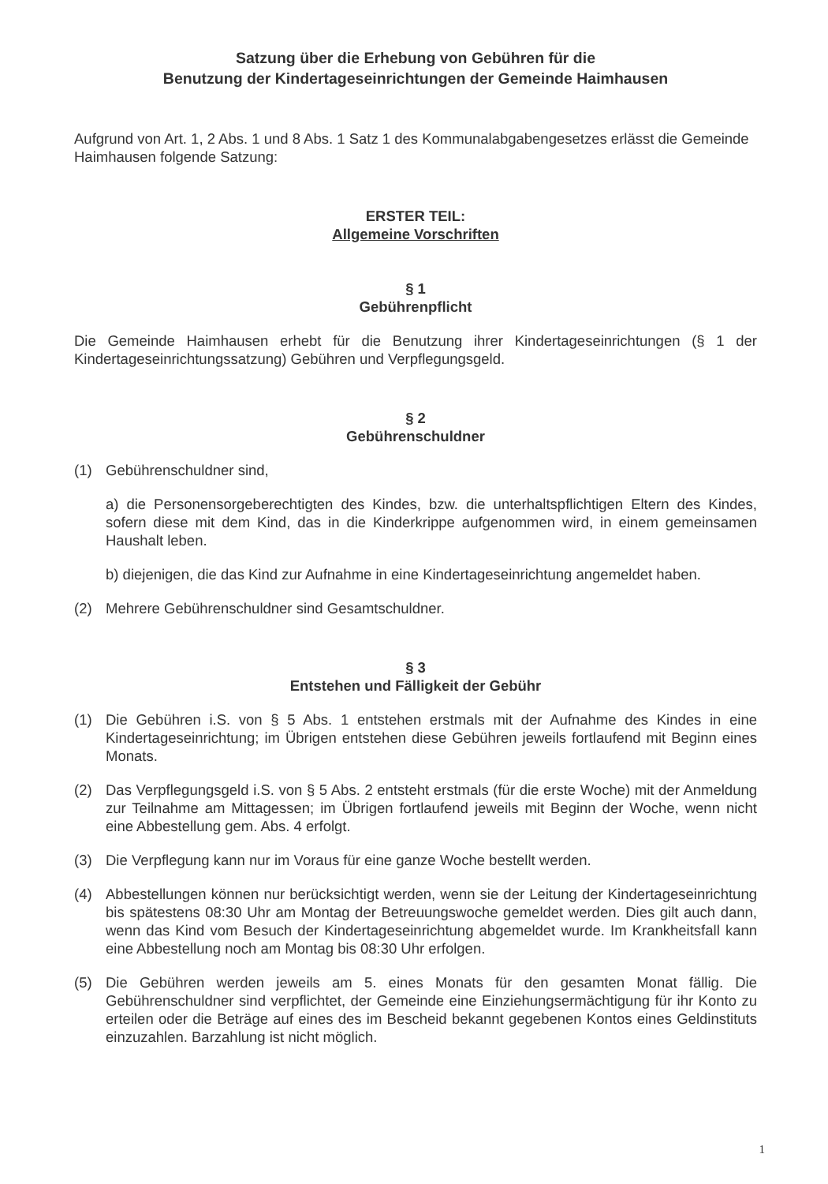Satzung über die Erhebung von Gebühren für die
Benutzung der Kindertageseinrichtungen der Gemeinde Haimhausen
Aufgrund von Art. 1, 2 Abs. 1 und 8 Abs. 1 Satz 1 des Kommunalabgabengesetzes erlässt die Gemeinde Haimhausen folgende Satzung:
ERSTER TEIL:
Allgemeine Vorschriften
§ 1
Gebührenpflicht
Die Gemeinde Haimhausen erhebt für die Benutzung ihrer Kindertageseinrichtungen (§ 1 der Kindertageseinrichtungssatzung) Gebühren und Verpflegungsgeld.
§ 2
Gebührenschuldner
(1) Gebührenschuldner sind,
a) die Personensorgeberechtigten des Kindes, bzw. die unterhaltspflichtigen Eltern des Kindes, sofern diese mit dem Kind, das in die Kinderkrippe aufgenommen wird, in einem gemeinsamen Haushalt leben.
b) diejenigen, die das Kind zur Aufnahme in eine Kindertageseinrichtung angemeldet haben.
(2) Mehrere Gebührenschuldner sind Gesamtschuldner.
§ 3
Entstehen und Fälligkeit der Gebühr
(1) Die Gebühren i.S. von § 5 Abs. 1 entstehen erstmals mit der Aufnahme des Kindes in eine Kindertageseinrichtung; im Übrigen entstehen diese Gebühren jeweils fortlaufend mit Beginn eines Monats.
(2) Das Verpflegungsgeld i.S. von § 5 Abs. 2 entsteht erstmals (für die erste Woche) mit der Anmeldung zur Teilnahme am Mittagessen; im Übrigen fortlaufend jeweils mit Beginn der Woche, wenn nicht eine Abbestellung gem. Abs. 4 erfolgt.
(3) Die Verpflegung kann nur im Voraus für eine ganze Woche bestellt werden.
(4) Abbestellungen können nur berücksichtigt werden, wenn sie der Leitung der Kindertageseinrichtung bis spätestens 08:30 Uhr am Montag der Betreuungswoche gemeldet werden. Dies gilt auch dann, wenn das Kind vom Besuch der Kindertageseinrichtung abgemeldet wurde. Im Krankheitsfall kann eine Abbestellung noch am Montag bis 08:30 Uhr erfolgen.
(5) Die Gebühren werden jeweils am 5. eines Monats für den gesamten Monat fällig. Die Gebührenschuldner sind verpflichtet, der Gemeinde eine Einziehungsermächtigung für ihr Konto zu erteilen oder die Beträge auf eines des im Bescheid bekannt gegebenen Kontos eines Geldinstituts einzuzahlen. Barzahlung ist nicht möglich.
1